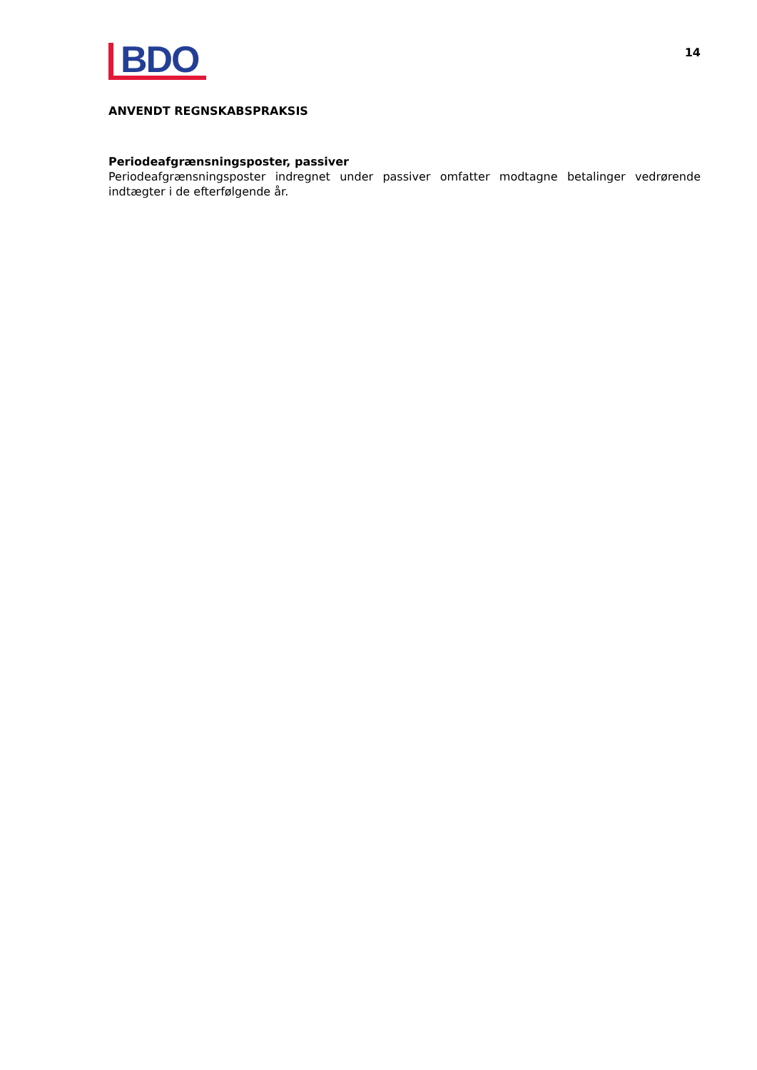BDO
14
ANVENDT REGNSKABSPRAKSIS
Periodeafgrænsningsposter, passiver
Periodeafgrænsningsposter indregnet under passiver omfatter modtagne betalinger vedrørende indtægter i de efterfølgende år.